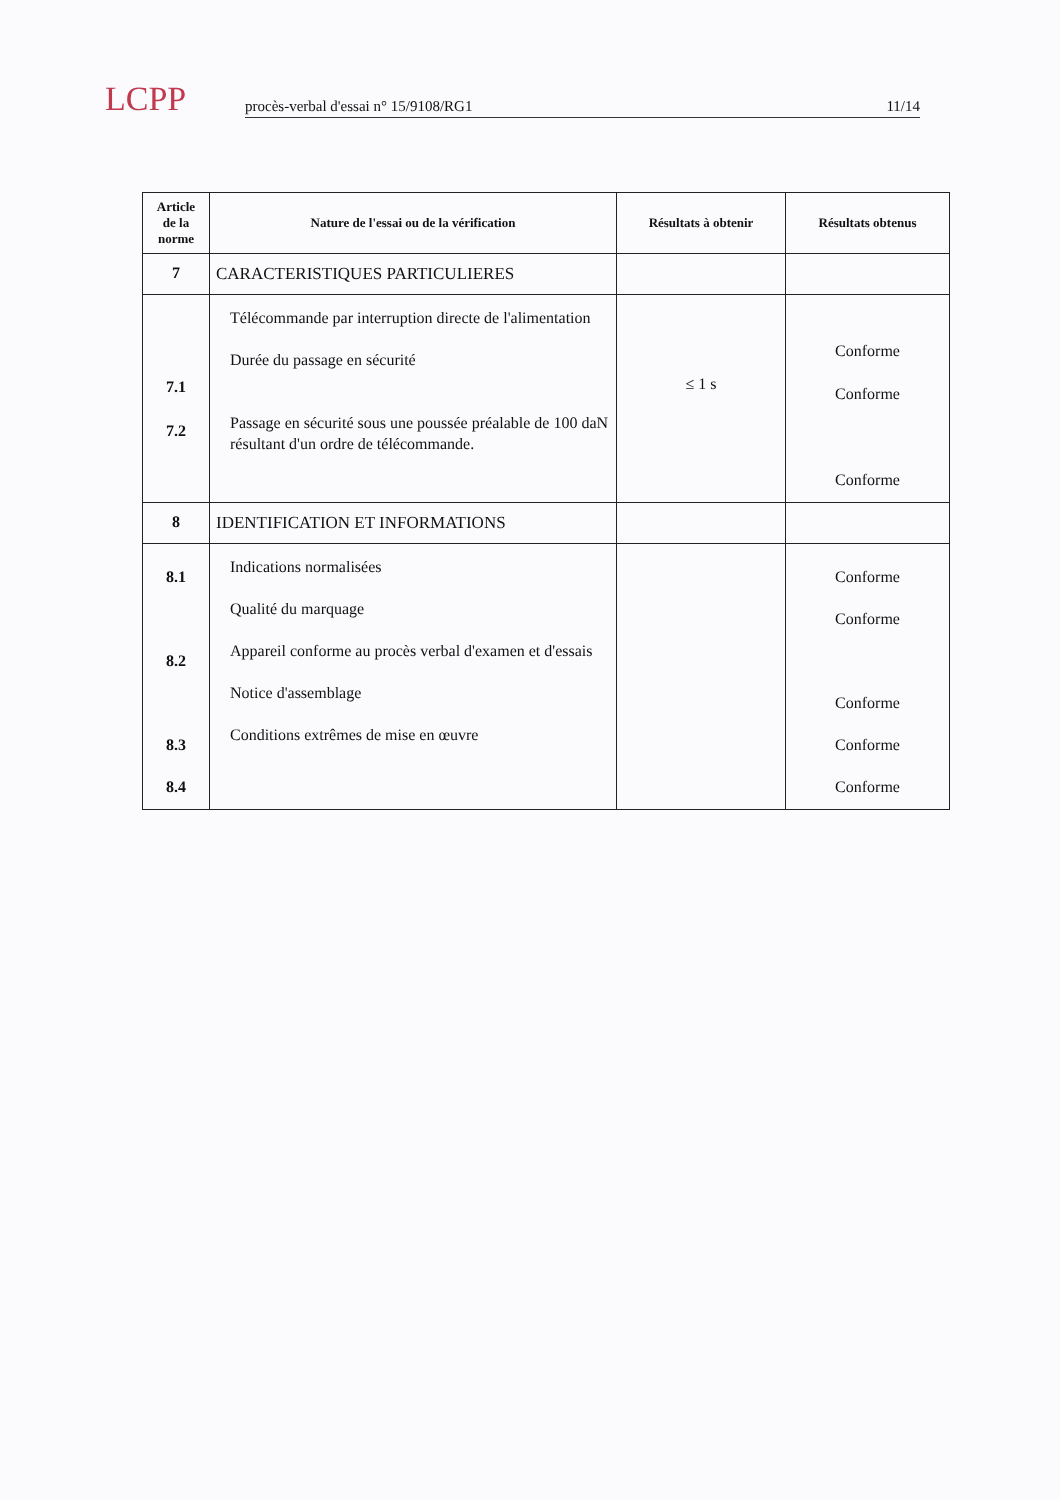LCPP
procès-verbal d'essai n° 15/9108/RG1 11/14
| Article de la norme | Nature de l'essai ou de la vérification | Résultats à obtenir | Résultats obtenus |
| --- | --- | --- | --- |
| 7 | CARACTERISTIQUES PARTICULIERES | | |
| 7.1 7.2 | Télécommande par interruption directe de l'alimentation Durée du passage en sécurité Passage en sécurité sous une poussée préalable de 100 daN résultant d'un ordre de télécommande. | ≤ 1 s | Conforme Conforme Conforme |
| 8 | IDENTIFICATION ET INFORMATIONS | | |
| 8.1 8.2 8.3 8.4 | Indications normalisées Qualité du marquage Appareil conforme au procès verbal d'examen et d'essais Notice d'assemblage Conditions extrêmes de mise en œuvre | | Conforme Conforme Conforme Conforme Conforme |